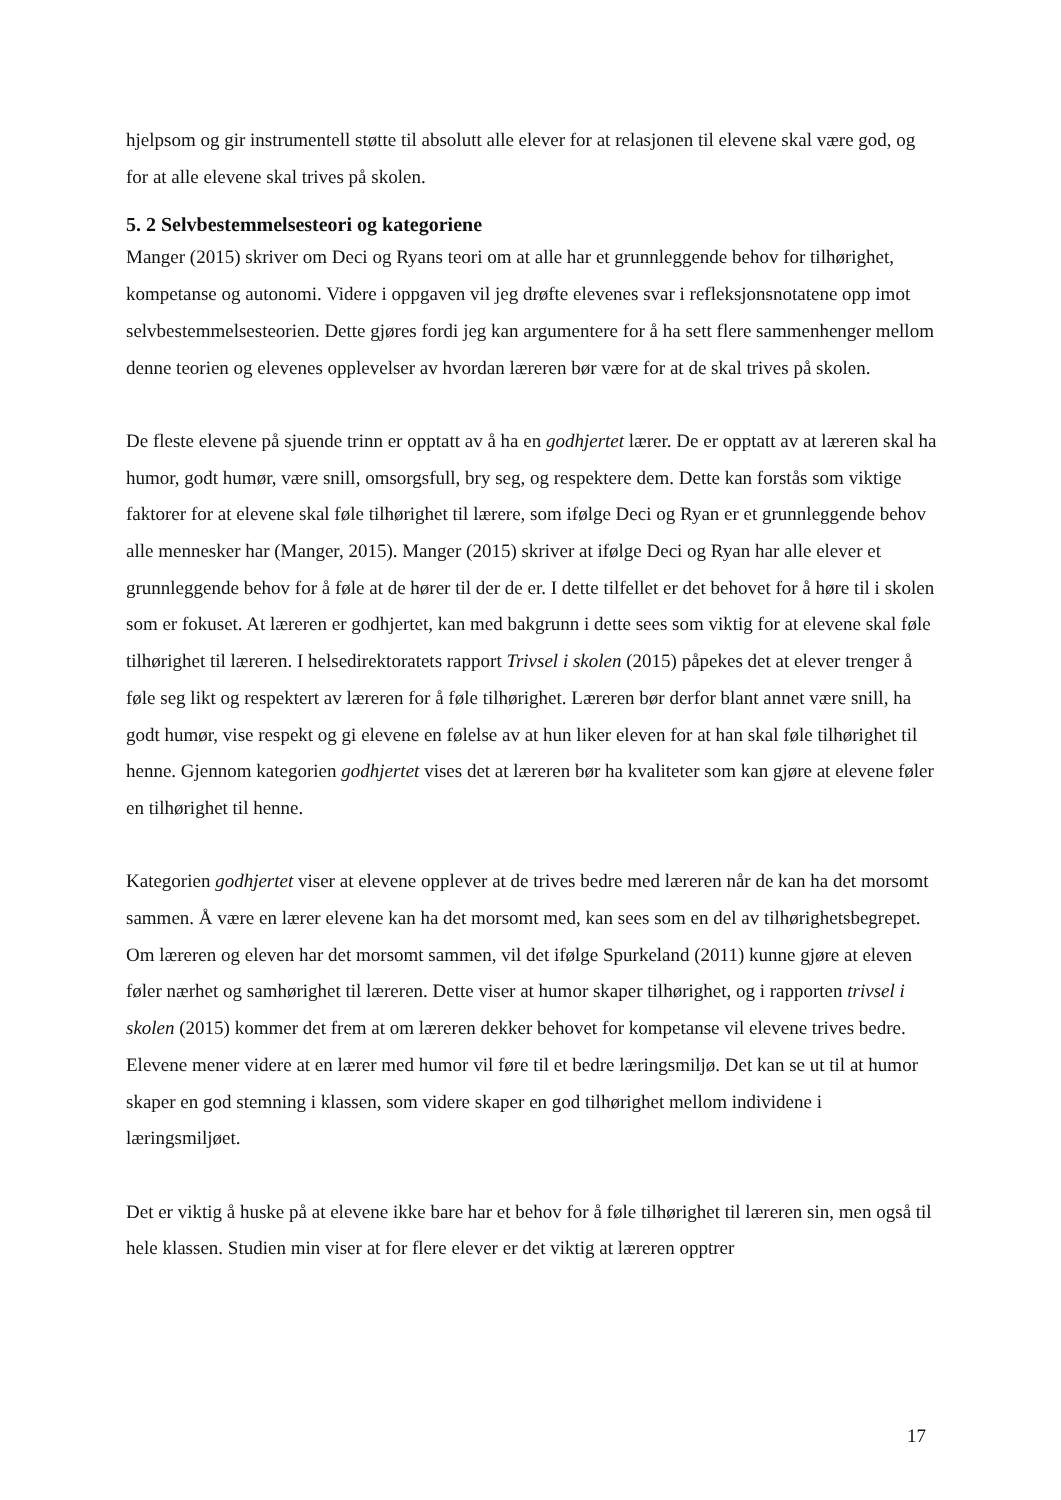hjelpsom og gir instrumentell støtte til absolutt alle elever for at relasjonen til elevene skal være god, og for at alle elevene skal trives på skolen.
5. 2 Selvbestemmelsesteori og kategoriene
Manger (2015) skriver om Deci og Ryans teori om at alle har et grunnleggende behov for tilhørighet, kompetanse og autonomi. Videre i oppgaven vil jeg drøfte elevenes svar i refleksjonsnotatene opp imot selvbestemmelsesteorien. Dette gjøres fordi jeg kan argumentere for å ha sett flere sammenhenger mellom denne teorien og elevenes opplevelser av hvordan læreren bør være for at de skal trives på skolen.
De fleste elevene på sjuende trinn er opptatt av å ha en godhjertet lærer. De er opptatt av at læreren skal ha humor, godt humør, være snill, omsorgsfull, bry seg, og respektere dem. Dette kan forstås som viktige faktorer for at elevene skal føle tilhørighet til lærere, som ifølge Deci og Ryan er et grunnleggende behov alle mennesker har (Manger, 2015). Manger (2015) skriver at ifølge Deci og Ryan har alle elever et grunnleggende behov for å føle at de hører til der de er. I dette tilfellet er det behovet for å høre til i skolen som er fokuset. At læreren er godhjertet, kan med bakgrunn i dette sees som viktig for at elevene skal føle tilhørighet til læreren. I helsedirektoratets rapport Trivsel i skolen (2015) påpekes det at elever trenger å føle seg likt og respektert av læreren for å føle tilhørighet. Læreren bør derfor blant annet være snill, ha godt humør, vise respekt og gi elevene en følelse av at hun liker eleven for at han skal føle tilhørighet til henne. Gjennom kategorien godhjertet vises det at læreren bør ha kvaliteter som kan gjøre at elevene føler en tilhørighet til henne.
Kategorien godhjertet viser at elevene opplever at de trives bedre med læreren når de kan ha det morsomt sammen. Å være en lærer elevene kan ha det morsomt med, kan sees som en del av tilhørighetsbegrepet. Om læreren og eleven har det morsomt sammen, vil det ifølge Spurkeland (2011) kunne gjøre at eleven føler nærhet og samhørighet til læreren. Dette viser at humor skaper tilhørighet, og i rapporten trivsel i skolen (2015) kommer det frem at om læreren dekker behovet for kompetanse vil elevene trives bedre. Elevene mener videre at en lærer med humor vil føre til et bedre læringsmiljø. Det kan se ut til at humor skaper en god stemning i klassen, som videre skaper en god tilhørighet mellom individene i læringsmiljøet.
Det er viktig å huske på at elevene ikke bare har et behov for å føle tilhørighet til læreren sin, men også til hele klassen. Studien min viser at for flere elever er det viktig at læreren opptrer
17